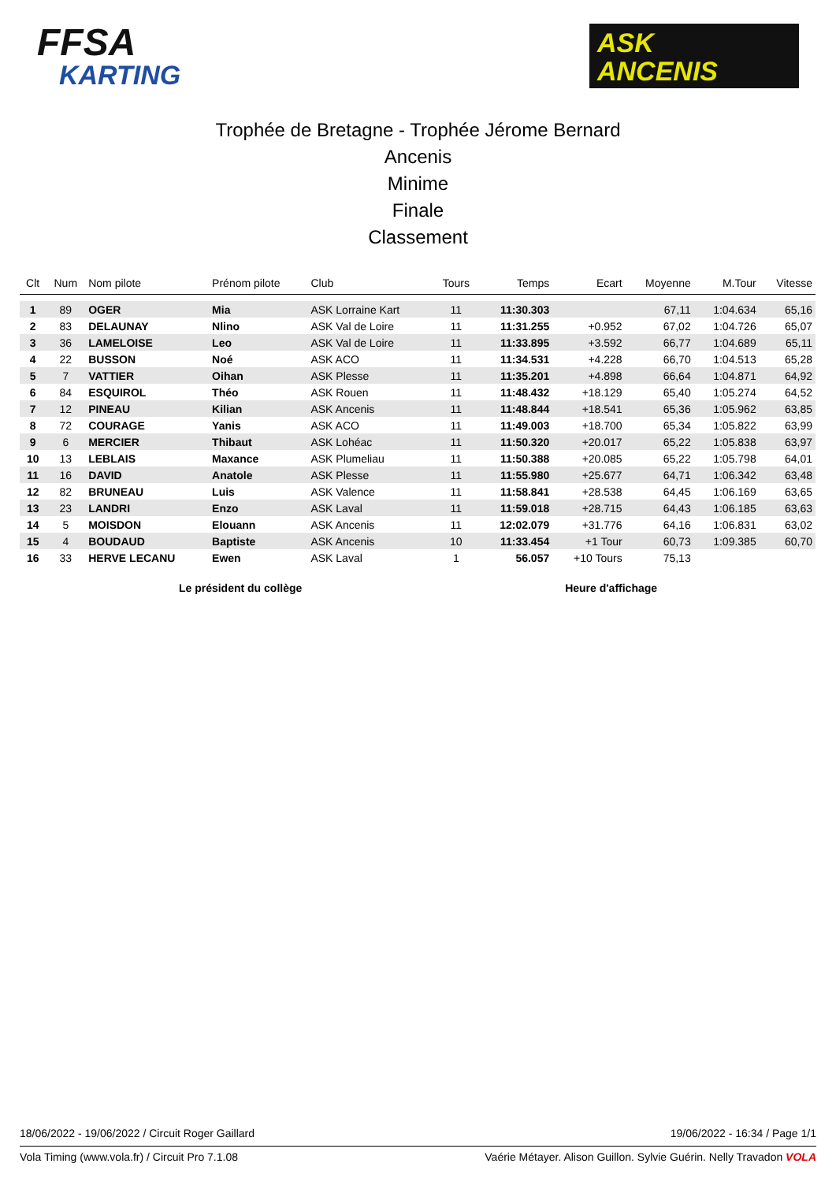FFSA
KARTING
ASK
ANCENIS
Trophée de Bretagne - Trophée Jérome Bernard
Ancenis
Minime
Finale
Classement
| Clt | Num | Nom pilote | Prénom pilote | Club | Tours | Temps | Ecart | Moyenne | M.Tour | Vitesse |
| --- | --- | --- | --- | --- | --- | --- | --- | --- | --- | --- |
| 1 | 89 | OGER | Mia | ASK Lorraine Kart | 11 | 11:30.303 | | 67,11 | 1:04.634 | 65,16 |
| 2 | 83 | DELAUNAY | Nlino | ASK Val de Loire | 11 | 11:31.255 | +0.952 | 67,02 | 1:04.726 | 65,07 |
| 3 | 36 | LAMELOISE | Leo | ASK Val de Loire | 11 | 11:33.895 | +3.592 | 66,77 | 1:04.689 | 65,11 |
| 4 | 22 | BUSSON | Noé | ASK ACO | 11 | 11:34.531 | +4.228 | 66,70 | 1:04.513 | 65,28 |
| 5 | 7 | VATTIER | Oihan | ASK Plesse | 11 | 11:35.201 | +4.898 | 66,64 | 1:04.871 | 64,92 |
| 6 | 84 | ESQUIROL | Théo | ASK Rouen | 11 | 11:48.432 | +18.129 | 65,40 | 1:05.274 | 64,52 |
| 7 | 12 | PINEAU | Kilian | ASK Ancenis | 11 | 11:48.844 | +18.541 | 65,36 | 1:05.962 | 63,85 |
| 8 | 72 | COURAGE | Yanis | ASK ACO | 11 | 11:49.003 | +18.700 | 65,34 | 1:05.822 | 63,99 |
| 9 | 6 | MERCIER | Thibaut | ASK Lohéac | 11 | 11:50.320 | +20.017 | 65,22 | 1:05.838 | 63,97 |
| 10 | 13 | LEBLAIS | Maxance | ASK Plumeliau | 11 | 11:50.388 | +20.085 | 65,22 | 1:05.798 | 64,01 |
| 11 | 16 | DAVID | Anatole | ASK Plesse | 11 | 11:55.980 | +25.677 | 64,71 | 1:06.342 | 63,48 |
| 12 | 82 | BRUNEAU | Luis | ASK Valence | 11 | 11:58.841 | +28.538 | 64,45 | 1:06.169 | 63,65 |
| 13 | 23 | LANDRI | Enzo | ASK Laval | 11 | 11:59.018 | +28.715 | 64,43 | 1:06.185 | 63,63 |
| 14 | 5 | MOISDON | Elouann | ASK Ancenis | 11 | 12:02.079 | +31.776 | 64,16 | 1:06.831 | 63,02 |
| 15 | 4 | BOUDAUD | Baptiste | ASK Ancenis | 10 | 11:33.454 | +1 Tour | 60,73 | 1:09.385 | 60,70 |
| 16 | 33 | HERVE LECANU | Ewen | ASK Laval | 1 | 56.057 | +10 Tours | 75,13 | | |
Le président du collège Heure d'affichage
18/06/2022 - 19/06/2022 / Circuit Roger Gaillard 19/06/2022 - 16:34 / Page 1/1
Vola Timing (www.vola.fr) / Circuit Pro 7.1.08 Vaérie Métayer. Alison Guillon. Sylvie Guérin. Nelly Travadon VOLA